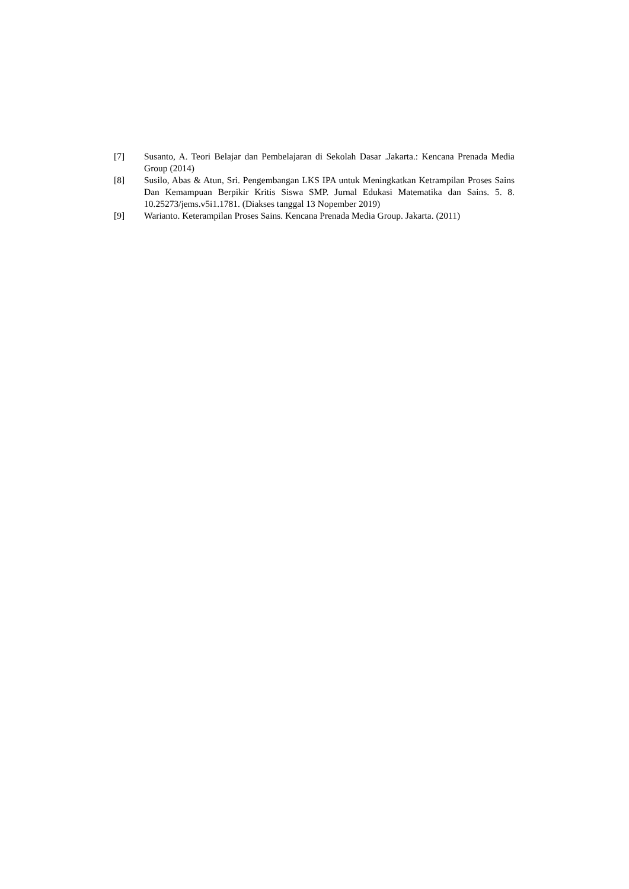[7] Susanto, A. Teori Belajar dan Pembelajaran di Sekolah Dasar .Jakarta.: Kencana Prenada Media Group (2014)
[8] Susilo, Abas & Atun, Sri. Pengembangan LKS IPA untuk Meningkatkan Ketrampilan Proses Sains Dan Kemampuan Berpikir Kritis Siswa SMP. Jurnal Edukasi Matematika dan Sains. 5. 8. 10.25273/jems.v5i1.1781. (Diakses tanggal 13 Nopember 2019)
[9] Warianto. Keterampilan Proses Sains. Kencana Prenada Media Group. Jakarta. (2011)